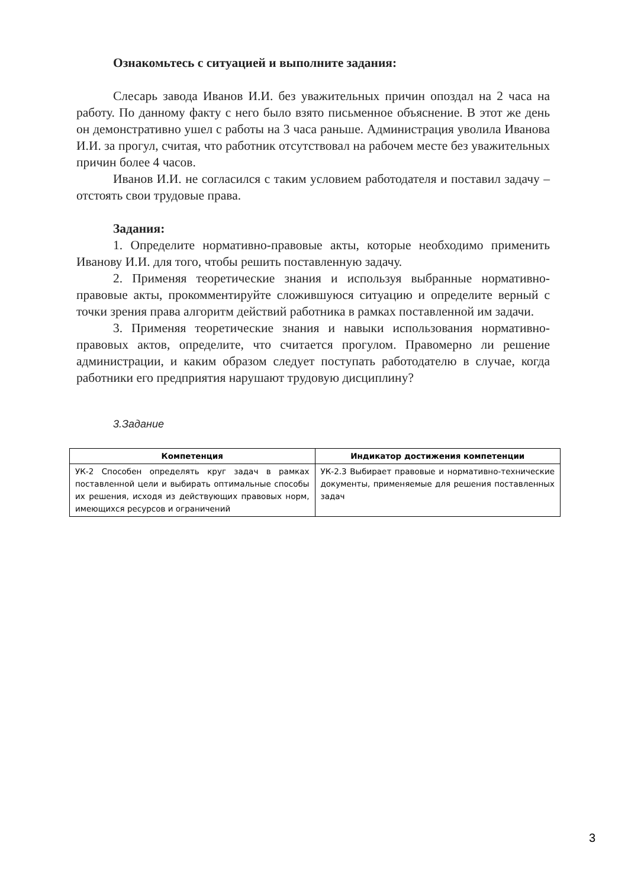Ознакомьтесь с ситуацией и выполните задания:
Слесарь завода Иванов И.И. без уважительных причин опоздал на 2 часа на работу. По данному факту с него было взято письменное объяснение. В этот же день он демонстративно ушел с работы на 3 часа раньше. Администрация уволила Иванова И.И. за прогул, считая, что работник отсутствовал на рабочем месте без уважительных причин более 4 часов.
Иванов И.И. не согласился с таким условием работодателя и поставил задачу – отстоять свои трудовые права.
Задания:
1. Определите нормативно-правовые акты, которые необходимо применить Иванову И.И. для того, чтобы решить поставленную задачу.
2. Применяя теоретические знания и используя выбранные нормативно-правовые акты, прокомментируйте сложившуюся ситуацию и определите верный с точки зрения права алгоритм действий работника в рамках поставленной им задачи.
3. Применяя теоретические знания и навыки использования нормативно-правовых актов, определите, что считается прогулом. Правомерно ли решение администрации, и каким образом следует поступать работодателю в случае, когда работники его предприятия нарушают трудовую дисциплину?
3.Задание
| Компетенция | Индикатор достижения компетенции |
| --- | --- |
| УК-2 Способен определять круг задач в рамках поставленной цели и выбирать оптимальные способы их решения, исходя из действующих правовых норм, имеющихся ресурсов и ограничений | УК-2.3 Выбирает правовые и нормативно-технические документы, применяемые для решения поставленных задач |
3